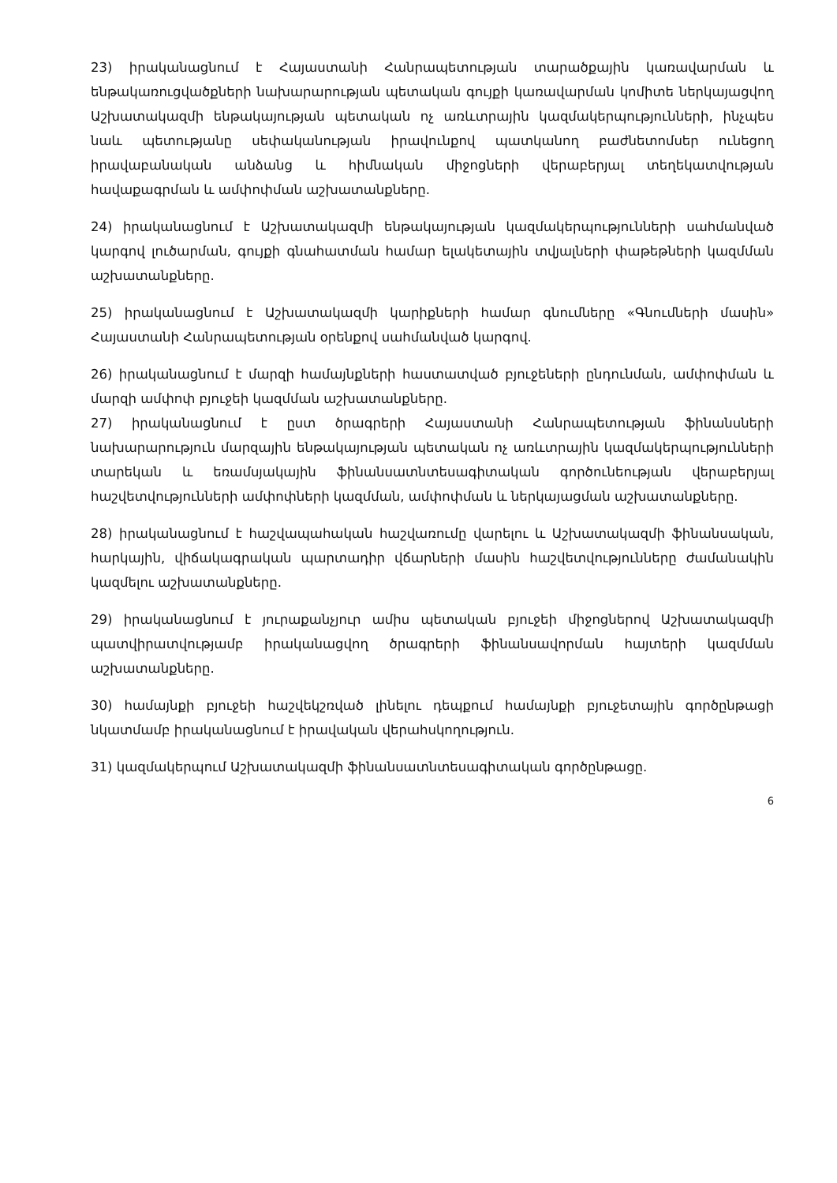23) իրականացնում է Հայաստանի Հանրապետության տարածքային կառավարման և ենթակառուցվածքների նախարարության պետական գույքի կառավարման կոմիտե ներկայացվող Աշխատակազմի ենթակայության պետական ոչ առևտրային կազմակերպությունների, ինչպես նաև պետությանը սեփականության իրավունքով պատկանող բաժնետոմսեր ունեցող իրավաբանական անձանց և հիմնական միջոցների վերաբերյալ տեղեկատվության հավաքագրման և ամփոփման աշխատանքները.
24) իրականացնում է Աշխատակազմի ենթակայության կազմակերպությունների սահմանված կարգով լուծարման, գույքի գնահատման համար ելակետային տվյալների փաթեթների կազմման աշխատանքները.
25) իրականացնում է Աշխատակազմի կարիքների համար գնումները «Գնումների մասին» Հայաստանի Հանրապետության օրենքով սահմանված կարգով.
26) իրականացնում է մարզի համայնքների հաստատված բյուջեների ընդունման, ամփոփման և մարզի ամփոփ բյուջեի կազմման աշխատանքները.
27) իրականացնում է ըստ ծրագրերի Հայաստանի Հանրապետության ֆինանսների նախարարություն մարզային ենթակայության պետական ոչ առևտրային կազմակերպությունների տարեկան և եռամսյակային ֆինանսատնտեսագիտական գործունեության վերաբերյալ հաշվետվությունների ամփոփների կազմման, ամփոփման և ներկայացման աշխատանքները.
28) իրականացնում է հաշվապահական հաշվառումը վարելու և Աշխատակազմի ֆինանսական, հարկային, վիճակագրական պարտադիր վճարների մասին հաշվետվությունները ժամանակին կազմելու աշխատանքները.
29) իրականացնում է յուրաքանչյուր ամիս պետական բյուջեի միջոցներով Աշխատակազմի պատվիրատվությամբ իրականացվող ծրագրերի ֆինանսավորման հայտերի կազմման աշխատանքները.
30) համայնքի բյուջեի հաշվեկշռված լինելու դեպքում համայնքի բյուջետային գործընթացի նկատմամբ իրականացնում է իրավական վերահսկողություն.
31) կազմակերպում Աշխատակազմի ֆինանսատնտեսագիտական գործընթացը.
6